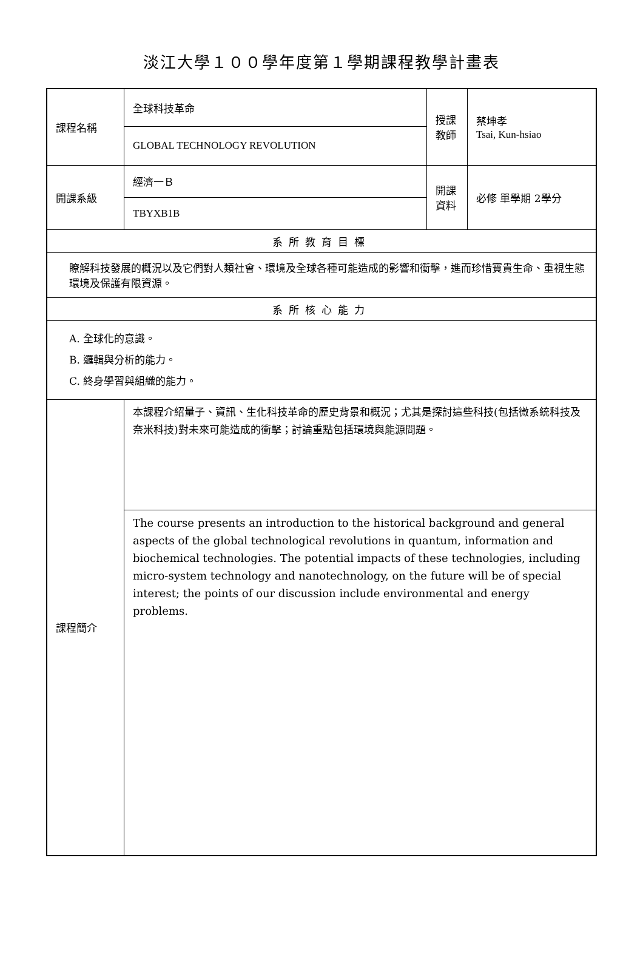淡江大學１００學年度第１學期課程教學計畫表
| 課程名稱 | 全球科技革命 | 授課 教師 | 蔡坤孝 Tsai, Kun-hsiao |
| | GLOBAL TECHNOLOGY REVOLUTION | | |
| 開課系級 | 經濟一Ｂ | 開課 資料 | 必修 單學期 2學分 |
| | TBYXB1B | | |
| 系所教育目標 | | | |
| 瞭解科技發展的概況以及它們對人類社會、環境及全球各種可能造成的影響和衝擊，進而珍惜寶貴生命、重視生態環境及保護有限資源。 | | | |
| 系所核心能力 | | | |
| A. 全球化的意識。 B. 邏輯與分析的能力。 C. 終身學習與組織的能力。 | | | |
| 課程簡介 | 本課程介紹量子、資訊、生化科技革命的歷史背景和概況；尤其是探討這些科技(包括微系統科技及奈米科技)對未來可能造成的衝擊；討論重點包括環境與能源問題。 | | |
| | The course presents an introduction to the historical background and general aspects of the global technological revolutions in quantum, information and biochemical technologies. The potential impacts of these technologies, including micro-system technology and nanotechnology, on the future will be of special interest; the points of our discussion include environmental and energy problems. | | |